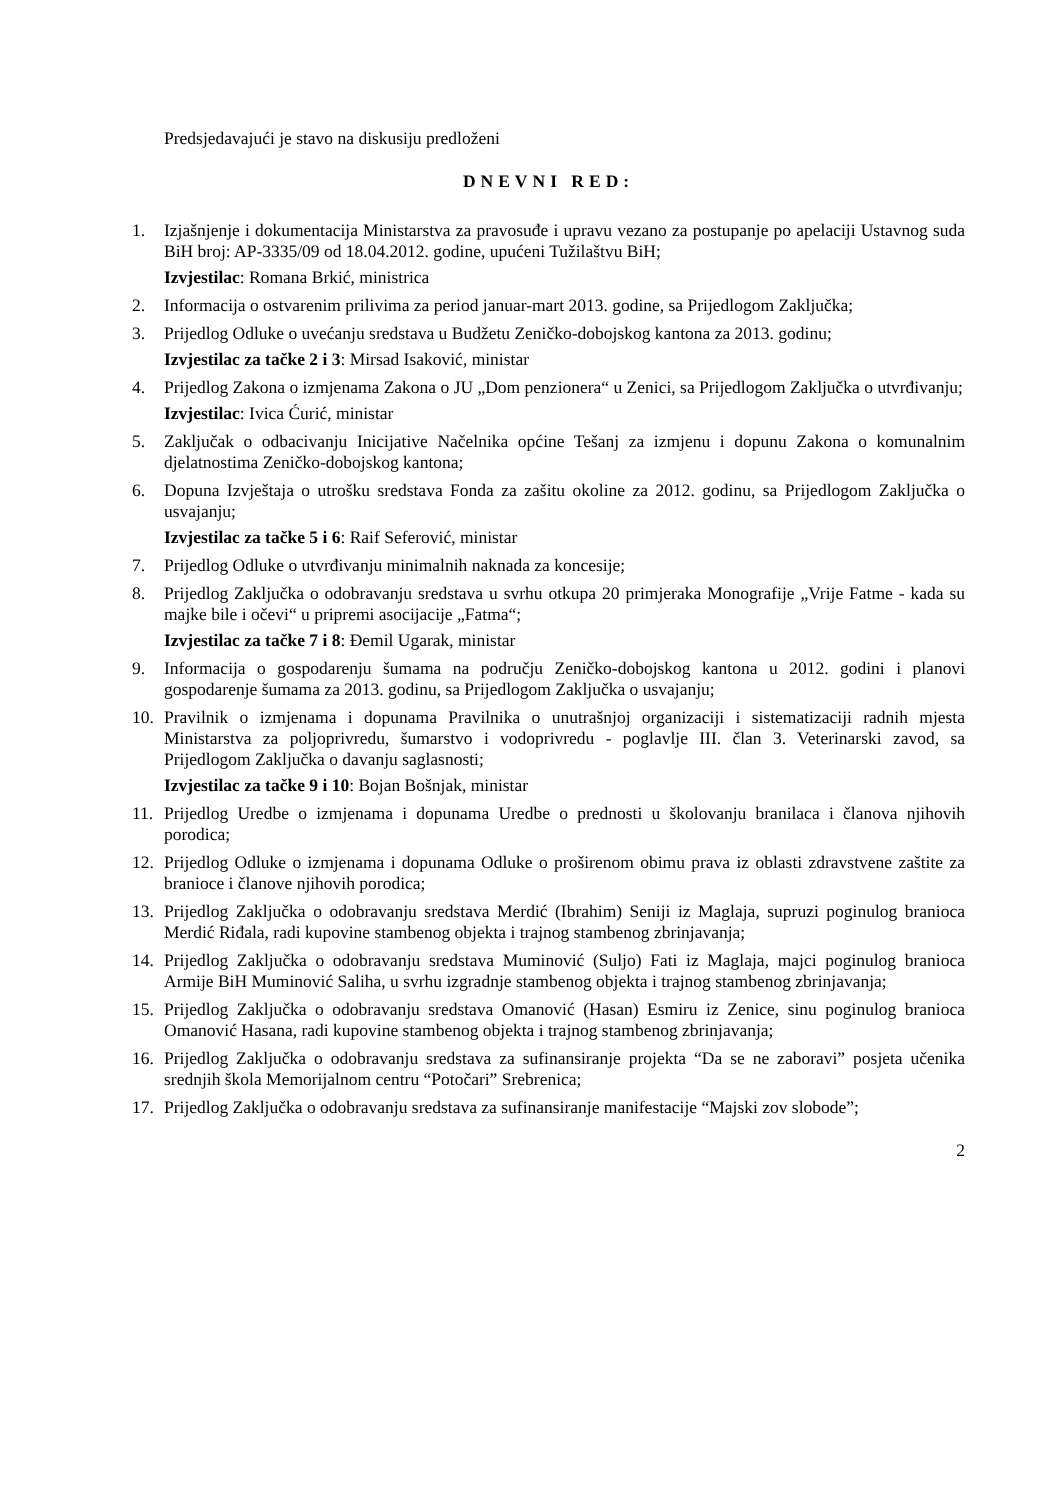Predsjedavajući je stavo na diskusiju predloženi
DNEVNI RED:
1. Izjašnjenje i dokumentacija Ministarstva za pravosuđe i upravu vezano za postupanje po apelaciji Ustavnog suda BiH broj: AP-3335/09 od 18.04.2012. godine, upućeni Tužilaštvu BiH;
Izvjestilac: Romana Brkić, ministrica
2. Informacija o ostvarenim prilivima za period januar-mart 2013. godine, sa Prijedlogom Zaključka;
3. Prijedlog Odluke o uvećanju sredstava u Budžetu Zeničko-dobojskog kantona za 2013. godinu;
Izvjestilac za tačke 2 i 3: Mirsad Isaković, ministar
4. Prijedlog Zakona o izmjenama Zakona o JU „Dom penzionera“ u Zenici, sa Prijedlogom Zaključka o utvrđivanju;
Izvjestilac: Ivica Ćurić, ministar
5. Zaključak o odbacivanju Inicijative Načelnika općine Tešanj za izmjenu i dopunu Zakona o komunalnim djelatnostima Zeničko-dobojskog kantona;
6. Dopuna Izvještaja o utrošku sredstava Fonda za zašitu okoline za 2012. godinu, sa Prijedlogom Zaključka o usvajanju;
Izvjestilac za tačke 5 i 6: Raif Seferović, ministar
7. Prijedlog Odluke o utvrđivanju minimalnih naknada za koncesije;
8. Prijedlog Zaključka o odobravanju sredstava u svrhu otkupa 20 primjeraka Monografije „Vrije Fatme - kada su majke bile i očevi“ u pripremi asocijacije „Fatma“;
Izvjestilac za tačke 7 i 8: Đemil Ugarak, ministar
9. Informacija o gospodarenju šumama na području Zeničko-dobojskog kantona u 2012. godini i planovi gospodarenje šumama za 2013. godinu, sa Prijedlogom Zaključka o usvajanju;
10. Pravilnik o izmjenama i dopunama Pravilnika o unutrašnjoj organizaciji i sistematizaciji radnih mjesta Ministarstva za poljoprivredu, šumarstvo i vodoprivredu - poglavlje III. član 3. Veterinarski zavod, sa Prijedlogom Zaključka o davanju saglasnosti;
Izvjestilac za tačke 9 i 10: Bojan Bošnjak, ministar
11. Prijedlog Uredbe o izmjenama i dopunama Uredbe o prednosti u školovanju branilaca i članova njihovih porodica;
12. Prijedlog Odluke o izmjenama i dopunama Odluke o proširenom obimu prava iz oblasti zdravstvene zaštite za branioce i članove njihovih porodica;
13. Prijedlog Zaključka o odobravanju sredstava Merdić (Ibrahim) Seniji iz Maglaja, supruzi poginulog branioca Merdić Riđala, radi kupovine stambenog objekta i trajnog stambenog zbrinjavanja;
14. Prijedlog Zaključka o odobravanju sredstava Muminović (Suljo) Fati iz Maglaja, majci poginulog branioca Armije BiH Muminović Saliha, u svrhu izgradnje stambenog objekta i trajnog stambenog zbrinjavanja;
15. Prijedlog Zaključka o odobravanju sredstava Omanović (Hasan) Esmiru iz Zenice, sinu poginulog branioca Omanović Hasana, radi kupovine stambenog objekta i trajnog stambenog zbrinjavanja;
16. Prijedlog Zaključka o odobravanju sredstava za sufinansiranje projekta “Da se ne zaboravi” posjeta učenika srednjih škola Memorijalnom centru “Potočari” Srebrenica;
17. Prijedlog Zaključka o odobravanju sredstava za sufinansiranje manifestacije “Majski zov slobode”;
2